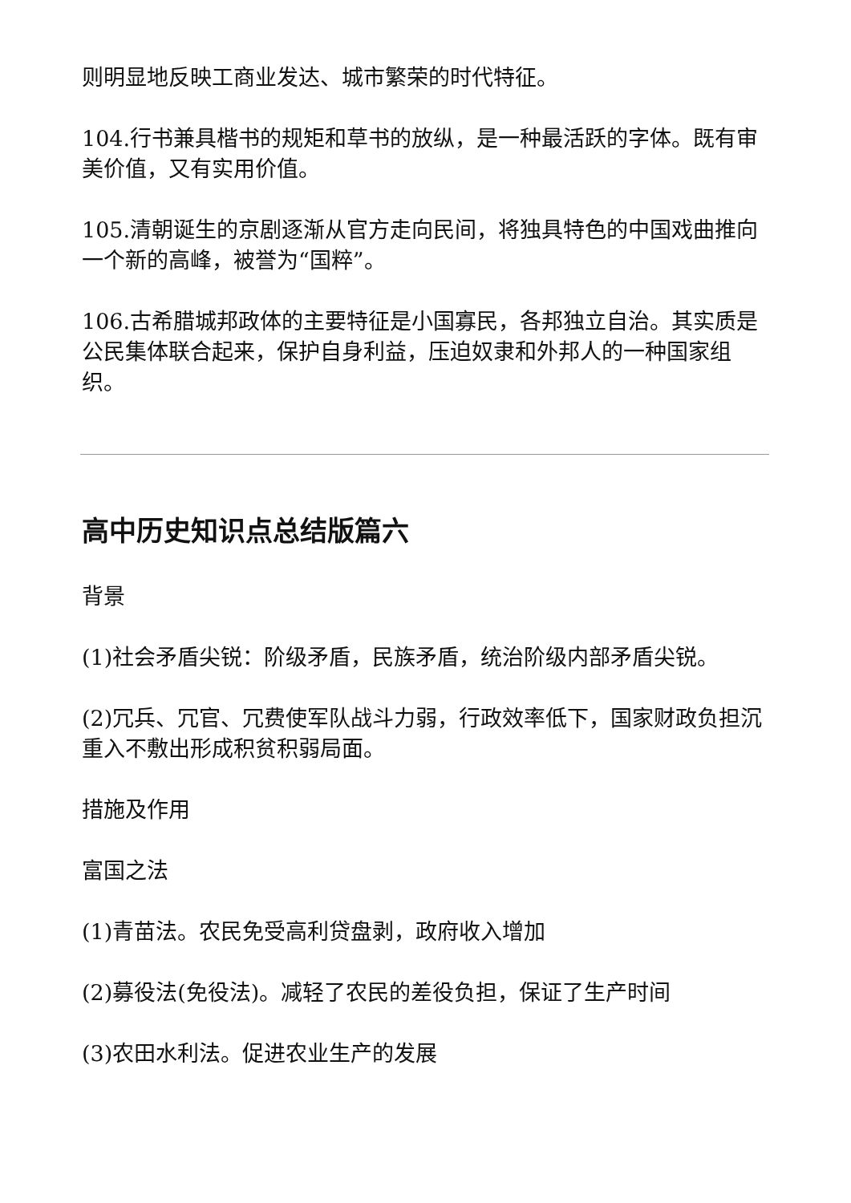则明显地反映工商业发达、城市繁荣的时代特征。
104.行书兼具楷书的规矩和草书的放纵，是一种最活跃的字体。既有审美价值，又有实用价值。
105.清朝诞生的京剧逐渐从官方走向民间，将独具特色的中国戏曲推向一个新的高峰，被誉为“国粹”。
106.古希腊城邦政体的主要特征是小国寡民，各邦独立自治。其实质是公民集体联合起来，保护自身利益，压迫奴隶和外邦人的一种国家组织。
高中历史知识点总结版篇六
背景
(1)社会矛盾尖锐：阶级矛盾，民族矛盾，统治阶级内部矛盾尖锐。
(2)冗兵、冗官、冗费使军队战斗力弱，行政效率低下，国家财政负担沉重入不敷出形成积贫积弱局面。
措施及作用
富国之法
(1)青苗法。农民免受高利贷盘剥，政府收入增加
(2)募役法(免役法)。减轻了农民的差役负担，保证了生产时间
(3)农田水利法。促进农业生产的发展